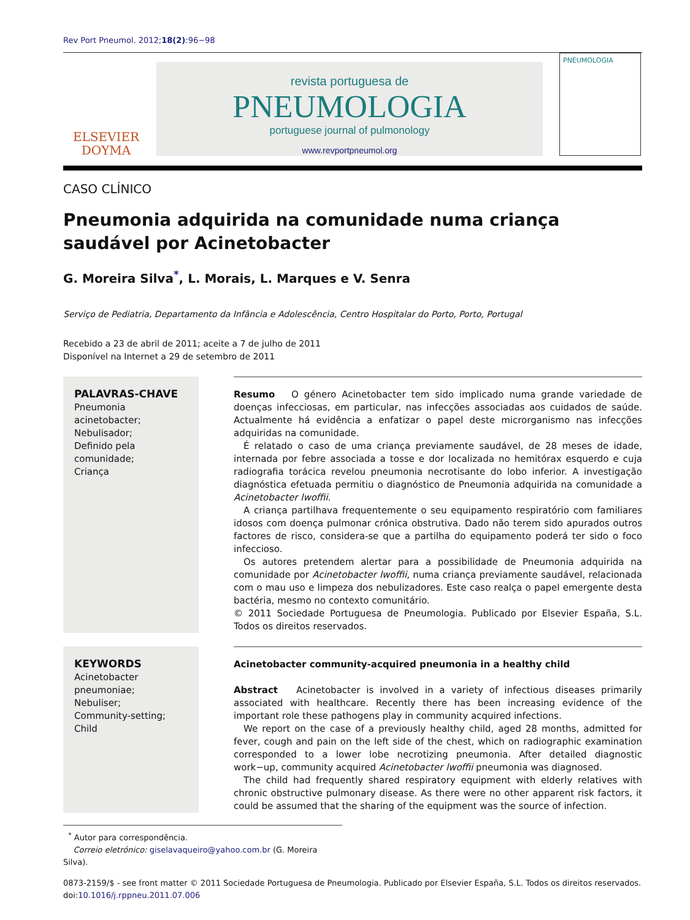Rev Port Pneumol. 2012;18(2):96−98
ELSEVIER
DOYMA
revista portuguesa de
PNEUMOLOGIA
portuguese journal of pulmonology
www.revportpneumol.org
PNEUMOLOGIA
CASO CLÍNICO
Pneumonia adquirida na comunidade numa criança saudável por Acinetobacter
G. Moreira Silva<sup>*</sup>, L. Morais, L. Marques e V. Senra
Serviço de Pediatria, Departamento da Infância e Adolescência, Centro Hospitalar do Porto, Porto, Portugal
Recebido a 23 de abril de 2011; aceite a 7 de julho de 2011
Disponível na Internet a 29 de setembro de 2011
PALAVRAS-CHAVE
Pneumonia acinetobacter;
Nebulisador;
Definido pela comunidade;
Criança
Resumo O género Acinetobacter tem sido implicado numa grande variedade de doenças infecciosas, em particular, nas infecções associadas aos cuidados de saúde. Actualmente há evidência a enfatizar o papel deste microrganismo nas infecções adquiridas na comunidade.
É relatado o caso de uma criança previamente saudável, de 28 meses de idade, internada por febre associada a tosse e dor localizada no hemitórax esquerdo e cuja radiografia torácica revelou pneumonia necrotisante do lobo inferior. A investigação diagnóstica efetuada permitiu o diagnóstico de Pneumonia adquirida na comunidade a Acinetobacter lwoffii.
A criança partilhava frequentemente o seu equipamento respiratório com familiares idosos com doença pulmonar crónica obstrutiva. Dado não terem sido apurados outros factores de risco, considera-se que a partilha do equipamento poderá ter sido o foco infeccioso.
Os autores pretendem alertar para a possibilidade de Pneumonia adquirida na comunidade por Acinetobacter lwoffii, numa criança previamente saudável, relacionada com o mau uso e limpeza dos nebulizadores. Este caso realça o papel emergente desta bactéria, mesmo no contexto comunitário.
© 2011 Sociedade Portuguesa de Pneumologia. Publicado por Elsevier España, S.L. Todos os direitos reservados.
KEYWORDS
Acinetobacter pneumoniae;
Nebuliser;
Community-setting;
Child
Acinetobacter community-acquired pneumonia in a healthy child
Abstract Acinetobacter is involved in a variety of infectious diseases primarily associated with healthcare. Recently there has been increasing evidence of the important role these pathogens play in community acquired infections.
We report on the case of a previously healthy child, aged 28 months, admitted for fever, cough and pain on the left side of the chest, which on radiographic examination corresponded to a lower lobe necrotizing pneumonia. After detailed diagnostic work−up, community acquired Acinetobacter lwoffii pneumonia was diagnosed.
The child had frequently shared respiratory equipment with elderly relatives with chronic obstructive pulmonary disease. As there were no other apparent risk factors, it could be assumed that the sharing of the equipment was the source of infection.
<sup>*</sup> Autor para correspondência.
Correio eletrónico: giselavaqueiro@yahoo.com.br (G. Moreira Silva).
0873-2159/$ - see front matter © 2011 Sociedade Portuguesa de Pneumologia. Publicado por Elsevier España, S.L. Todos os direitos reservados.
doi:10.1016/j.rppneu.2011.07.006